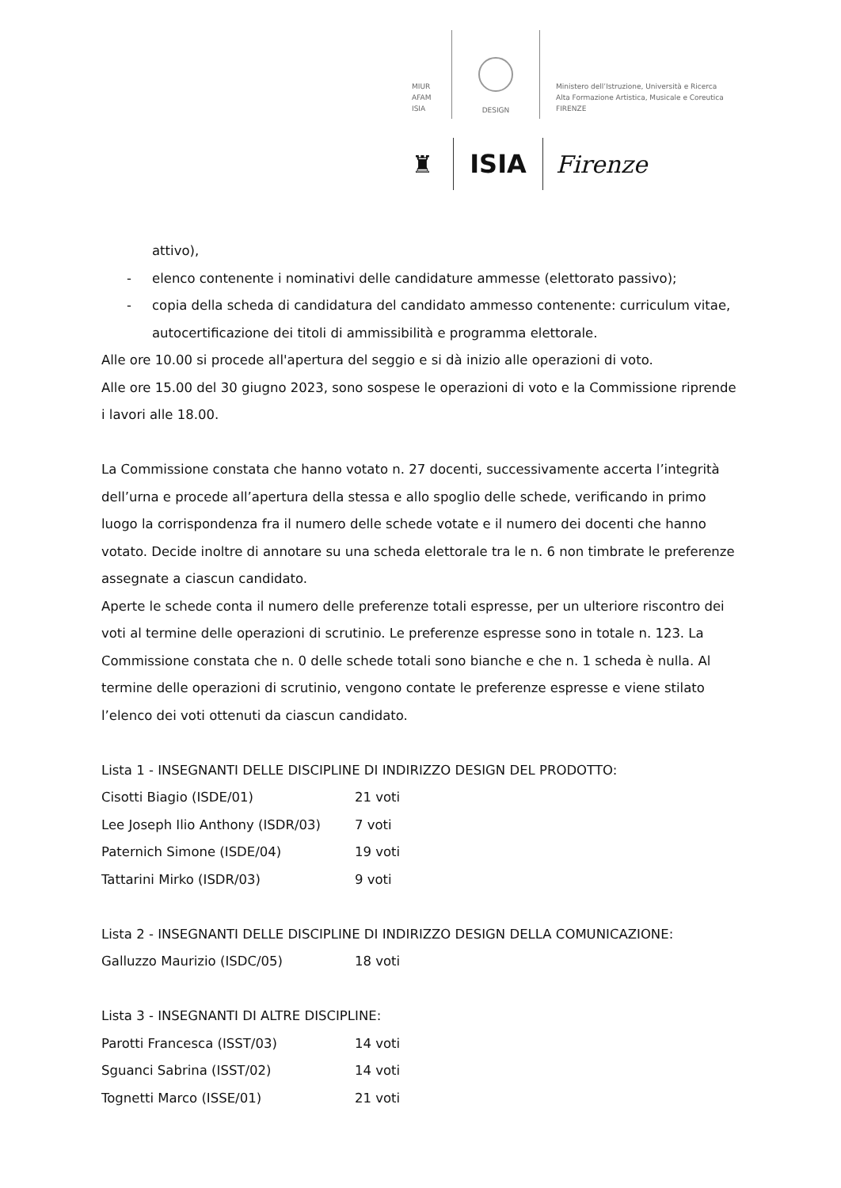MIUR
AFAM
ISIA
DESIGN
Ministero dell’Istruzione, Università e Ricerca
Alta Formazione Artistica, Musicale e Coreutica
FIRENZE
♜
ISIA
Firenze
attivo),
- elenco contenente i nominativi delle candidature ammesse (elettorato passivo);
- copia della scheda di candidatura del candidato ammesso contenente: curriculum vitae, autocertificazione dei titoli di ammissibilità e programma elettorale.
Alle ore 10.00 si procede all'apertura del seggio e si dà inizio alle operazioni di voto.
Alle ore 15.00 del 30 giugno 2023, sono sospese le operazioni di voto e la Commissione riprende i lavori alle 18.00.
La Commissione constata che hanno votato n. 27 docenti, successivamente accerta l’integrità dell’urna e procede all’apertura della stessa e allo spoglio delle schede, verificando in primo luogo la corrispondenza fra il numero delle schede votate e il numero dei docenti che hanno votato. Decide inoltre di annotare su una scheda elettorale tra le n. 6 non timbrate le preferenze assegnate a ciascun candidato.
Aperte le schede conta il numero delle preferenze totali espresse, per un ulteriore riscontro dei voti al termine delle operazioni di scrutinio. Le preferenze espresse sono in totale n. 123. La Commissione constata che n. 0 delle schede totali sono bianche e che n. 1 scheda è nulla. Al termine delle operazioni di scrutinio, vengono contate le preferenze espresse e viene stilato l’elenco dei voti ottenuti da ciascun candidato.
Lista 1 - INSEGNANTI DELLE DISCIPLINE DI INDIRIZZO DESIGN DEL PRODOTTO:
| Cisotti Biagio (ISDE/01) | 21 voti |
| Lee Joseph Ilio Anthony (ISDR/03) | 7 voti |
| Paternich Simone (ISDE/04) | 19 voti |
| Tattarini Mirko (ISDR/03) | 9 voti |
Lista 2 - INSEGNANTI DELLE DISCIPLINE DI INDIRIZZO DESIGN DELLA COMUNICAZIONE:
| Galluzzo Maurizio (ISDC/05) | 18 voti |
Lista 3 - INSEGNANTI DI ALTRE DISCIPLINE:
| Parotti Francesca (ISST/03) | 14 voti |
| Sguanci Sabrina (ISST/02) | 14 voti |
| Tognetti Marco (ISSE/01) | 21 voti |